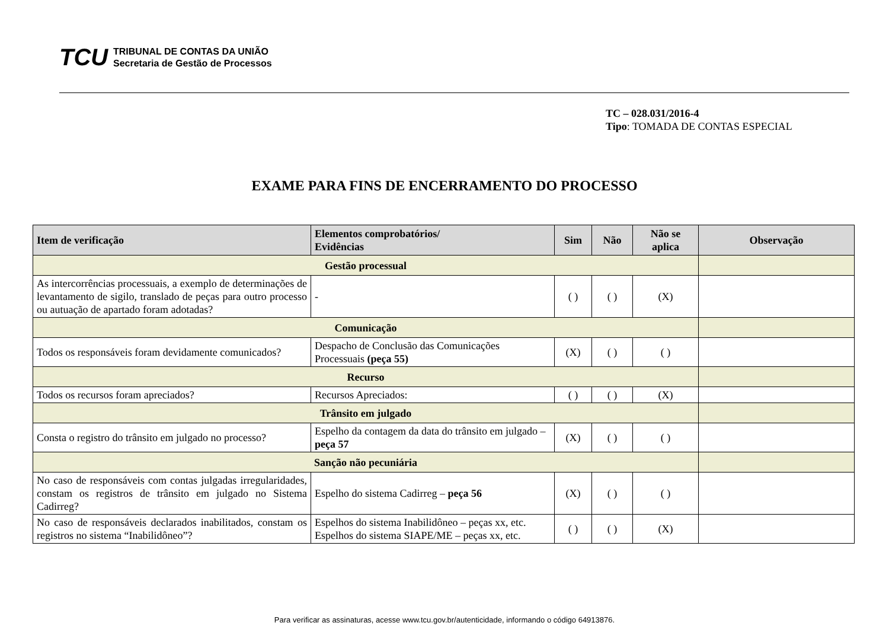TCU
TRIBUNAL DE CONTAS DA UNIÃO
Secretaria de Gestão de Processos
TC – 028.031/2016-4
Tipo: TOMADA DE CONTAS ESPECIAL
EXAME PARA FINS DE ENCERRAMENTO DO PROCESSO
| Item de verificação | Elementos comprobatórios/ Evidências | Sim | Não | Não se aplica | Observação |
| --- | --- | --- | --- | --- | --- |
| Gestão processual | | | | | |
| As intercorrências processuais, a exemplo de determinações de levantamento de sigilo, translado de peças para outro processo ou autuação de apartado foram adotadas? | - | ( ) | ( ) | (X) | |
| Comunicação | | | | | |
| Todos os responsáveis foram devidamente comunicados? | Despacho de Conclusão das Comunicações Processuais (peça 55) | (X) | ( ) | ( ) | |
| Recurso | | | | | |
| Todos os recursos foram apreciados? | Recursos Apreciados: | ( ) | ( ) | (X) | |
| Trânsito em julgado | | | | | |
| Consta o registro do trânsito em julgado no processo? | Espelho da contagem da data do trânsito em julgado – peça 57 | (X) | ( ) | ( ) | |
| Sanção não pecuniária | | | | | |
| No caso de responsáveis com contas julgadas irregularidades, constam os registros de trânsito em julgado no Sistema Cadirreg? | Espelho do sistema Cadirreg – peça 56 | (X) | ( ) | ( ) | |
| No caso de responsáveis declarados inabilitados, constam os registros no sistema “Inabilidôneo”? | Espelhos do sistema Inabilidôneo – peças xx, etc. Espelhos do sistema SIAPE/ME – peças xx, etc. | ( ) | ( ) | (X) | |
Para verificar as assinaturas, acesse www.tcu.gov.br/autenticidade, informando o código 64913876.